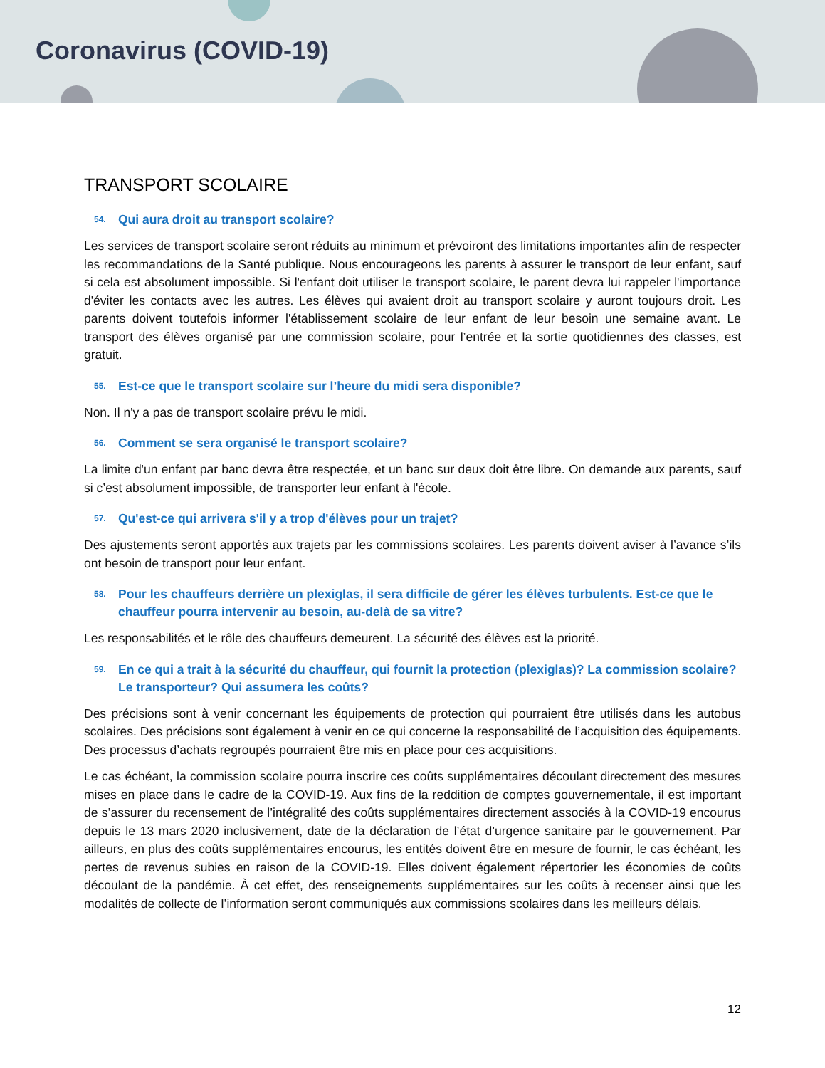Coronavirus (COVID-19)
TRANSPORT SCOLAIRE
54. Qui aura droit au transport scolaire?
Les services de transport scolaire seront réduits au minimum et prévoiront des limitations importantes afin de respecter les recommandations de la Santé publique. Nous encourageons les parents à assurer le transport de leur enfant, sauf si cela est absolument impossible. Si l'enfant doit utiliser le transport scolaire, le parent devra lui rappeler l'importance d'éviter les contacts avec les autres. Les élèves qui avaient droit au transport scolaire y auront toujours droit. Les parents doivent toutefois informer l'établissement scolaire de leur enfant de leur besoin une semaine avant. Le transport des élèves organisé par une commission scolaire, pour l’entrée et la sortie quotidiennes des classes, est gratuit.
55. Est-ce que le transport scolaire sur l’heure du midi sera disponible?
Non. Il n'y a pas de transport scolaire prévu le midi.
56. Comment se sera organisé le transport scolaire?
La limite d'un enfant par banc devra être respectée, et un banc sur deux doit être libre. On demande aux parents, sauf si c’est absolument impossible, de transporter leur enfant à l'école.
57. Qu'est-ce qui arrivera s'il y a trop d'élèves pour un trajet?
Des ajustements seront apportés aux trajets par les commissions scolaires. Les parents doivent aviser à l’avance s’ils ont besoin de transport pour leur enfant.
58. Pour les chauffeurs derrière un plexiglas, il sera difficile de gérer les élèves turbulents. Est-ce que le chauffeur pourra intervenir au besoin, au-delà de sa vitre?
Les responsabilités et le rôle des chauffeurs demeurent. La sécurité des élèves est la priorité.
59. En ce qui a trait à la sécurité du chauffeur, qui fournit la protection (plexiglas)? La commission scolaire? Le transporteur? Qui assumera les coûts?
Des précisions sont à venir concernant les équipements de protection qui pourraient être utilisés dans les autobus scolaires. Des précisions sont également à venir en ce qui concerne la responsabilité de l’acquisition des équipements. Des processus d’achats regroupés pourraient être mis en place pour ces acquisitions.
Le cas échéant, la commission scolaire pourra inscrire ces coûts supplémentaires découlant directement des mesures mises en place dans le cadre de la COVID-19. Aux fins de la reddition de comptes gouvernementale, il est important de s’assurer du recensement de l’intégralité des coûts supplémentaires directement associés à la COVID-19 encourus depuis le 13 mars 2020 inclusivement, date de la déclaration de l’état d’urgence sanitaire par le gouvernement. Par ailleurs, en plus des coûts supplémentaires encourus, les entités doivent être en mesure de fournir, le cas échéant, les pertes de revenus subies en raison de la COVID-19. Elles doivent également répertorier les économies de coûts découlant de la pandémie. À cet effet, des renseignements supplémentaires sur les coûts à recenser ainsi que les modalités de collecte de l’information seront communiqués aux commissions scolaires dans les meilleurs délais.
12